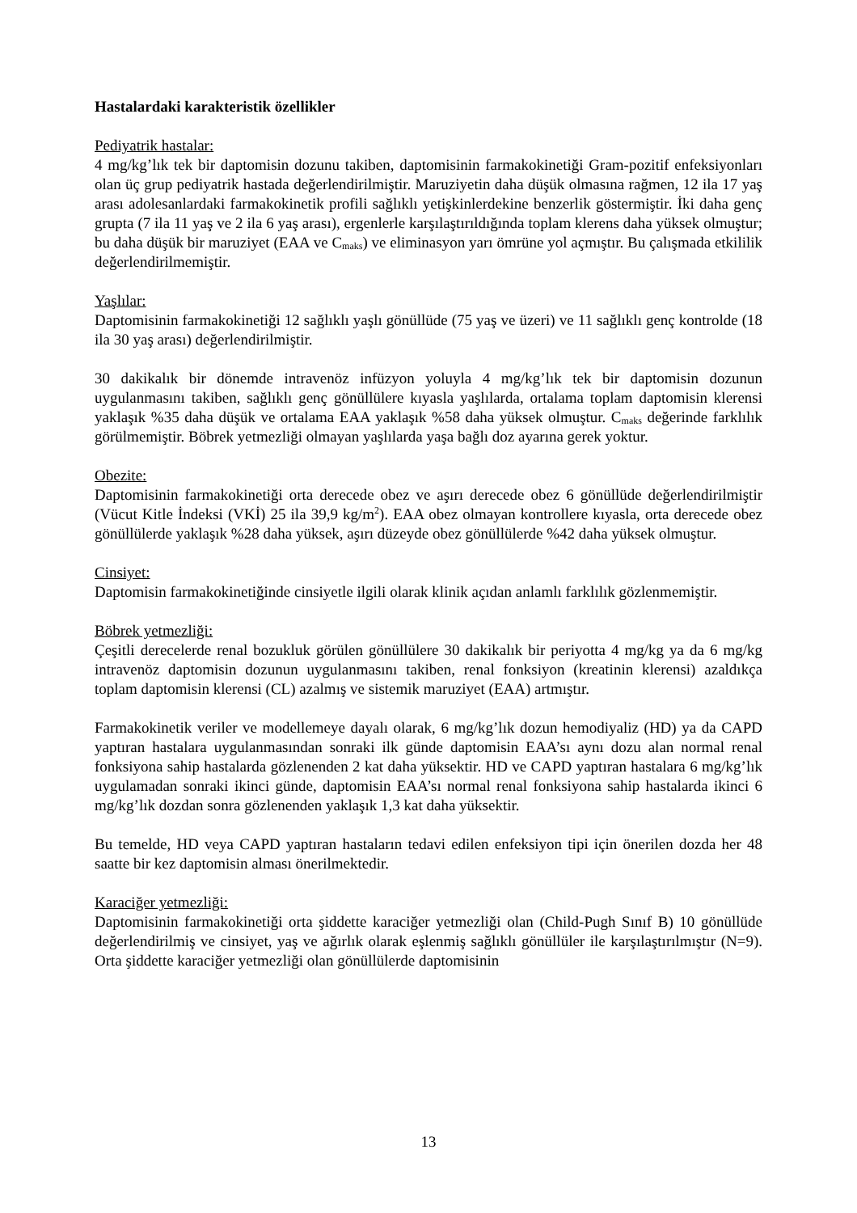Hastalardaki karakteristik özellikler
Pediyatrik hastalar:
4 mg/kg’lık tek bir daptomisin dozunu takiben, daptomisinin farmakokinetiği Gram-pozitif enfeksiyonları olan üç grup pediyatrik hastada değerlendirilmiştir. Maruziyetin daha düşük olmasına rağmen, 12 ila 17 yaş arası adolesanlardaki farmakokinetik profili sağlıklı yetişkinlerdekine benzerlik göstermiştir. İki daha genç grupta (7 ila 11 yaş ve 2 ila 6 yaş arası), ergenlerle karşılaştırıldığında toplam klerens daha yüksek olmuştur; bu daha düşük bir maruziyet (EAA ve C<sub>maks</sub>) ve eliminasyon yarı ömrüne yol açmıştır. Bu çalışmada etkililik değerlendirilmemiştir.
Yaşlılar:
Daptomisinin farmakokinetiği 12 sağlıklı yaşlı gönüllüde (75 yaş ve üzeri) ve 11 sağlıklı genç kontrolde (18 ila 30 yaş arası) değerlendirilmiştir.
30 dakikalık bir dönemde intravenöz infüzyon yoluyla 4 mg/kg’lık tek bir daptomisin dozunun uygulanmasını takiben, sağlıklı genç gönüllülere kıyasla yaşlılarda, ortalama toplam daptomisin klerensi yaklaşık %35 daha düşük ve ortalama EAA yaklaşık %58 daha yüksek olmuştur. C<sub>maks</sub> değerinde farklılık görülmemiştir. Böbrek yetmezliği olmayan yaşlılarda yaşa bağlı doz ayarına gerek yoktur.
Obezite:
Daptomisinin farmakokinetiği orta derecede obez ve aşırı derecede obez 6 gönüllüde değerlendirilmiştir (Vücut Kitle İndeksi (VKİ) 25 ila 39,9 kg/m<sup>2</sup>). EAA obez olmayan kontrollere kıyasla, orta derecede obez gönüllülerde yaklaşık %28 daha yüksek, aşırı düzeyde obez gönüllülerde %42 daha yüksek olmuştur.
Cinsiyet:
Daptomisin farmakokinetiğinde cinsiyetle ilgili olarak klinik açıdan anlamlı farklılık gözlenmemiştir.
Böbrek yetmezliği:
Çeşitli derecelerde renal bozukluk görülen gönüllülere 30 dakikalık bir periyotta 4 mg/kg ya da 6 mg/kg intravenöz daptomisin dozunun uygulanmasını takiben, renal fonksiyon (kreatinin klerensi) azaldıkça toplam daptomisin klerensi (CL) azalmış ve sistemik maruziyet (EAA) artmıştır.
Farmakokinetik veriler ve modellemeye dayalı olarak, 6 mg/kg’lık dozun hemodiyaliz (HD) ya da CAPD yaptıran hastalara uygulanmasından sonraki ilk günde daptomisin EAA’sı aynı dozu alan normal renal fonksiyona sahip hastalarda gözlenenden 2 kat daha yüksektir. HD ve CAPD yaptıran hastalara 6 mg/kg’lık uygulamadan sonraki ikinci günde, daptomisin EAA’sı normal renal fonksiyona sahip hastalarda ikinci 6 mg/kg’lık dozdan sonra gözlenenden yaklaşık 1,3 kat daha yüksektir.
Bu temelde, HD veya CAPD yaptıran hastaların tedavi edilen enfeksiyon tipi için önerilen dozda her 48 saatte bir kez daptomisin alması önerilmektedir.
Karaciğer yetmezliği:
Daptomisinin farmakokinetiği orta şiddette karaciğer yetmezliği olan (Child-Pugh Sınıf B) 10 gönüllüde değerlendirilmiş ve cinsiyet, yaş ve ağırlık olarak eşlenmiş sağlıklı gönüllüler ile karşılaştırılmıştır (N=9). Orta şiddette karaciğer yetmezliği olan gönüllülerde daptomisinin
13